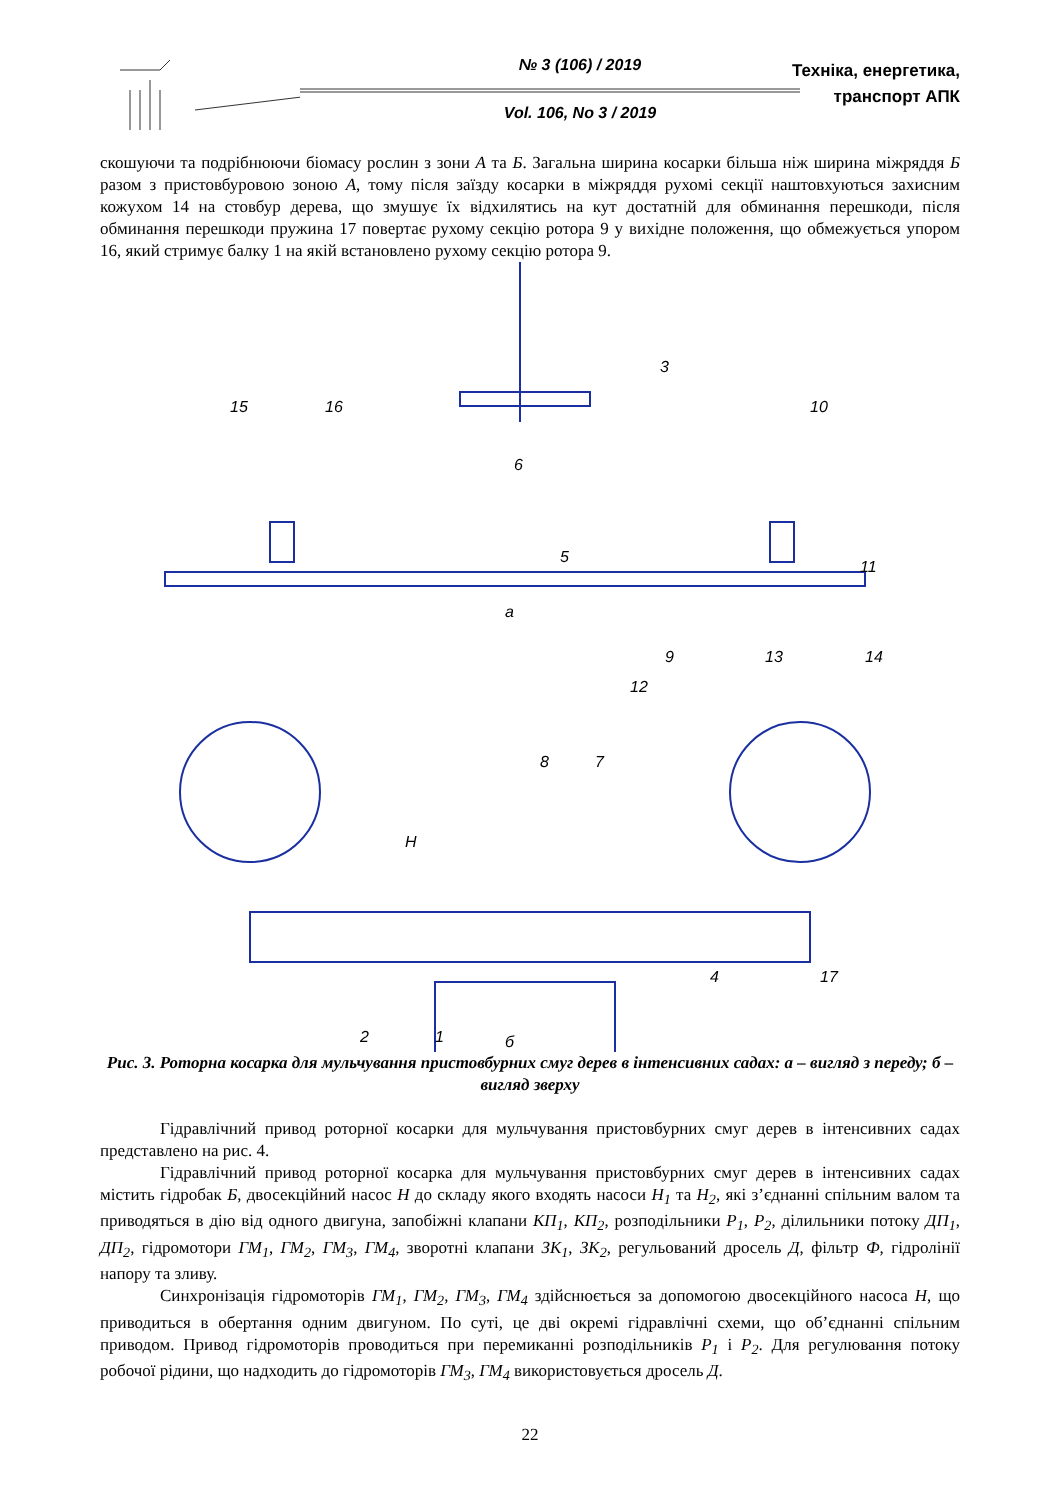№ 3 (106) / 2019
Vol. 106, No 3 / 2019
Техніка, енергетика,
транспорт АПК
скошуючи та подрібнюючи біомасу рослин з зони А та Б. Загальна ширина косарки більша ніж ширина міжряддя Б разом з пристовбуровою зоною А, тому після заїзду косарки в міжряддя рухомі секції наштовхуються захисним кожухом 14 на стовбур дерева, що змушує їх відхилятись на кут достатній для обминання перешкоди, після обминання перешкоди пружина 17 повертає рухому секцію ротора 9 у вихідне положення, що обмежується упором 16, який стримує балку 1 на якій встановлено рухому секцію ротора 9.
15
16
3
10
6
5
11
а
9
12
13
14
8
7
H
4
17
2
1
б
Рис. 3. Роторна косарка для мульчування пристовбурних смуг дерев в інтенсивних садах: а – вигляд з переду; б – вигляд зверху
Гідравлічний привод роторної косарки для мульчування пристовбурних смуг дерев в інтенсивних садах представлено на рис. 4.
Гідравлічний привод роторної косарка для мульчування пристовбурних смуг дерев в інтенсивних садах містить гідробак Б, двосекційний насос Н до складу якого входять насоси Н<sub>1</sub> та Н<sub>2</sub>, які з’єднанні спільним валом та приводяться в дію від одного двигуна, запобіжні клапани КП<sub>1</sub>, КП<sub>2</sub>, розподільники Р<sub>1</sub>, Р<sub>2</sub>, ділильники потоку ДП<sub>1</sub>, ДП<sub>2</sub>, гідромотори ГМ<sub>1</sub>, ГМ<sub>2</sub>, ГМ<sub>3</sub>, ГМ<sub>4</sub>, зворотні клапани ЗК<sub>1</sub>, ЗК<sub>2</sub>, регульований дросель Д, фільтр Ф, гідролінії напору та зливу.
Синхронізація гідромоторів ГМ<sub>1</sub>, ГМ<sub>2</sub>, ГМ<sub>3</sub>, ГМ<sub>4</sub> здійснюється за допомогою двосекційного насоса Н, що приводиться в обертання одним двигуном. По суті, це дві окремі гідравлічні схеми, що об’єднанні спільним приводом. Привод гідромоторів проводиться при перемиканні розподільників Р<sub>1</sub> і Р<sub>2</sub>. Для регулювання потоку робочої рідини, що надходить до гідромоторів ГМ<sub>3</sub>, ГМ<sub>4</sub> використовується дросель Д.
22